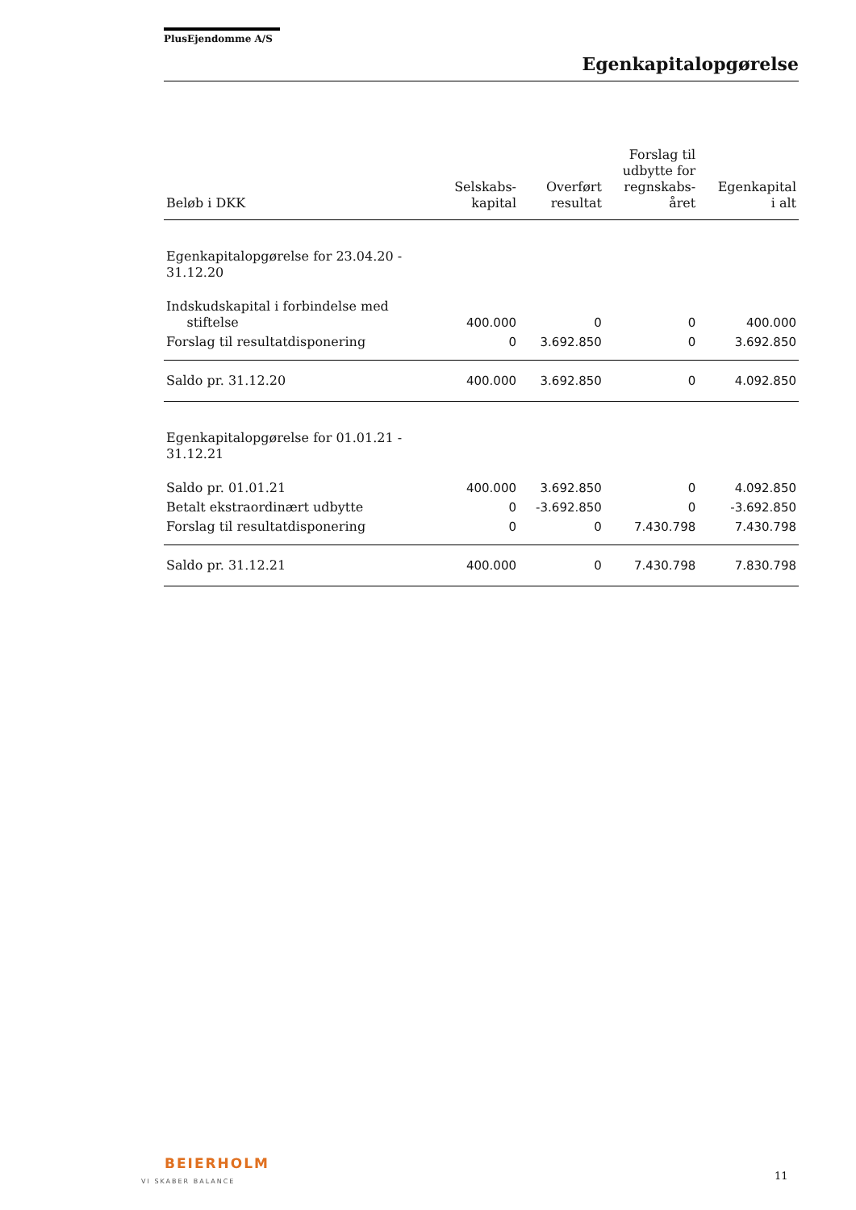PlusEjendomme A/S
Egenkapitalopgørelse
| Beløb i DKK | Selskabs- kapital | Overført resultat | Forslag til udbytte for regnskabs- året | Egenkapital i alt |
| --- | --- | --- | --- | --- |
| Egenkapitalopgørelse for 23.04.20 - 31.12.20 | | | | |
| Indskudskapital i forbindelse med stiftelse | 400.000 | 0 | 0 | 400.000 |
| Forslag til resultatdisponering | 0 | 3.692.850 | 0 | 3.692.850 |
| Saldo pr. 31.12.20 | 400.000 | 3.692.850 | 0 | 4.092.850 |
| Egenkapitalopgørelse for 01.01.21 - 31.12.21 | | | | |
| Saldo pr. 01.01.21 | 400.000 | 3.692.850 | 0 | 4.092.850 |
| Betalt ekstraordinært udbytte | 0 | -3.692.850 | 0 | -3.692.850 |
| Forslag til resultatdisponering | 0 | 0 | 7.430.798 | 7.430.798 |
| Saldo pr. 31.12.21 | 400.000 | 0 | 7.430.798 | 7.830.798 |
BEIERHOLM
VI SKABER BALANCE
11